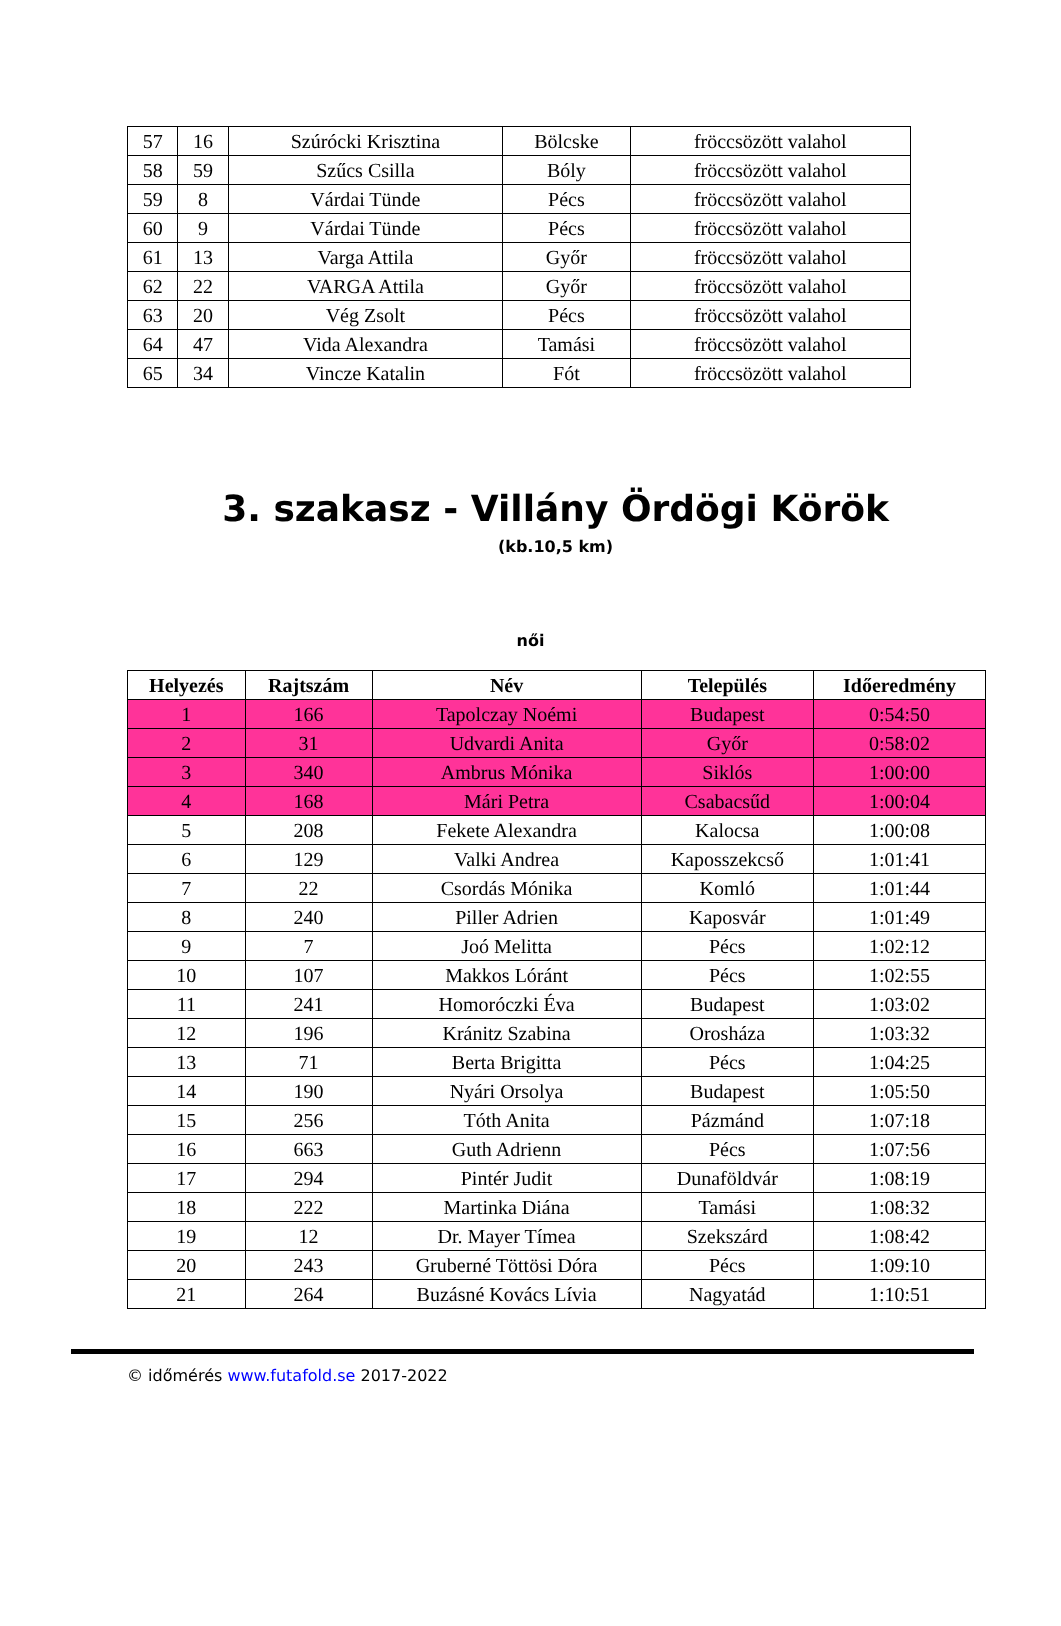| 57 | 16 | Szúrócki Krisztina | Bölcske | fröccsözött valahol |
| 58 | 59 | Szűcs Csilla | Bóly | fröccsözött valahol |
| 59 | 8 | Várdai Tünde | Pécs | fröccsözött valahol |
| 60 | 9 | Várdai Tünde | Pécs | fröccsözött valahol |
| 61 | 13 | Varga Attila | Győr | fröccsözött valahol |
| 62 | 22 | VARGA Attila | Győr | fröccsözött valahol |
| 63 | 20 | Vég Zsolt | Pécs | fröccsözött valahol |
| 64 | 47 | Vida Alexandra | Tamási | fröccsözött valahol |
| 65 | 34 | Vincze Katalin | Fót | fröccsözött valahol |
3. szakasz - Villány Ördögi Körök
(kb.10,5 km)
női
| Helyezés | Rajtszám | Név | Település | Időeredmény |
| --- | --- | --- | --- | --- |
| 1 | 166 | Tapolczay Noémi | Budapest | 0:54:50 |
| 2 | 31 | Udvardi Anita | Győr | 0:58:02 |
| 3 | 340 | Ambrus Mónika | Siklós | 1:00:00 |
| 4 | 168 | Mári Petra | Csabacsűd | 1:00:04 |
| 5 | 208 | Fekete Alexandra | Kalocsa | 1:00:08 |
| 6 | 129 | Valki Andrea | Kaposszekcső | 1:01:41 |
| 7 | 22 | Csordás Mónika | Komló | 1:01:44 |
| 8 | 240 | Piller Adrien | Kaposvár | 1:01:49 |
| 9 | 7 | Joó Melitta | Pécs | 1:02:12 |
| 10 | 107 | Makkos Lóránt | Pécs | 1:02:55 |
| 11 | 241 | Homoróczki Éva | Budapest | 1:03:02 |
| 12 | 196 | Kránitz Szabina | Orosháza | 1:03:32 |
| 13 | 71 | Berta Brigitta | Pécs | 1:04:25 |
| 14 | 190 | Nyári Orsolya | Budapest | 1:05:50 |
| 15 | 256 | Tóth Anita | Pázmánd | 1:07:18 |
| 16 | 663 | Guth Adrienn | Pécs | 1:07:56 |
| 17 | 294 | Pintér Judit | Dunaföldvár | 1:08:19 |
| 18 | 222 | Martinka Diána | Tamási | 1:08:32 |
| 19 | 12 | Dr. Mayer Tímea | Szekszárd | 1:08:42 |
| 20 | 243 | Gruberné Töttösi Dóra | Pécs | 1:09:10 |
| 21 | 264 | Buzásné Kovács Lívia | Nagyatád | 1:10:51 |
© időmérés www.futafold.se 2017-2022